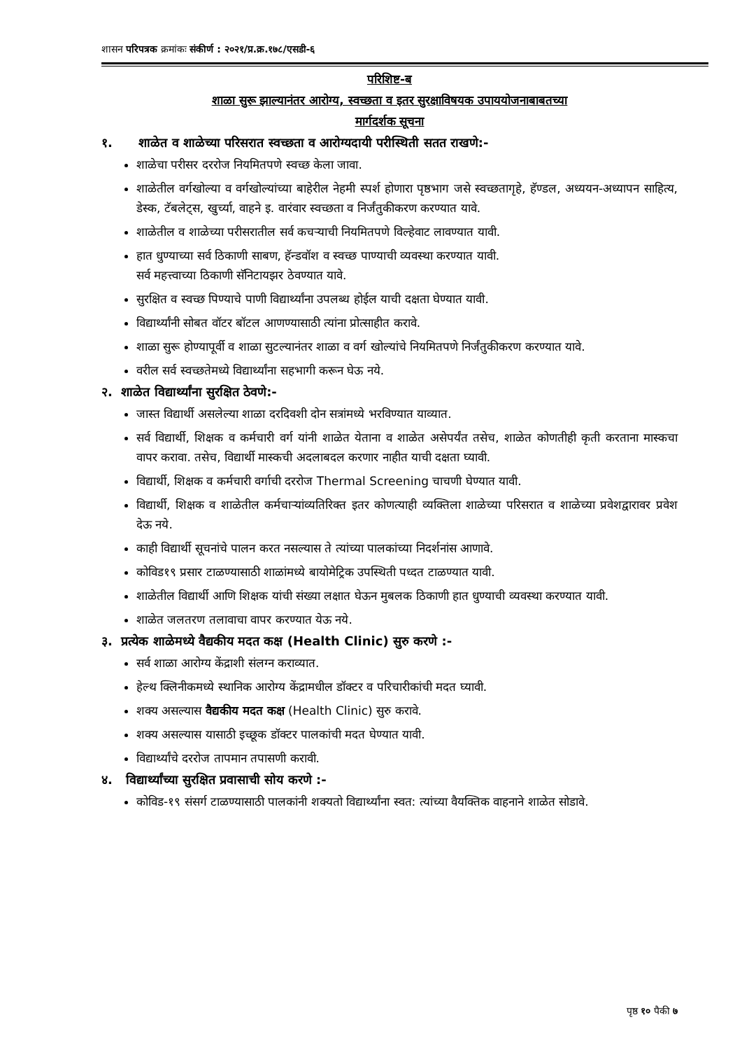शासन परिपत्रक क्रमांकः संकीर्ण : २०२१/प्र.क्र.१७८/एसडी-६
परिशिष्ट-ब
शाळा सुरू झाल्यानंतर आरोग्य, स्वच्छता व इतर सुरक्षाविषयक उपाययोजनाबाबतच्या
मार्गदर्शक सूचना
१. शाळेत व शाळेच्या परिसरात स्वच्छता व आरोग्यदायी परीस्थिती सतत राखणे:-
शाळेचा परीसर दररोज नियमितपणे स्वच्छ केला जावा.
शाळेतील वर्गखोल्या व वर्गखोल्यांच्या बाहेरील नेहमी स्पर्श होणारा पृष्ठभाग जसे स्वच्छतागृहे, हॅण्डल, अध्ययन-अध्यापन साहित्य, डेस्क, टॅबलेट्स, खुर्च्या, वाहने इ. वारंवार स्वच्छता व निर्जंतुकीकरण करण्यात यावे.
शाळेतील व शाळेच्या परीसरातील सर्व कचऱ्याची नियमितपणे विल्हेवाट लावण्यात यावी.
हात धुण्याच्या सर्व ठिकाणी साबण, हॅन्डवॉश व स्वच्छ पाण्याची व्यवस्था करण्यात यावी.
सर्व महत्त्वाच्या ठिकाणी सॅनिटायझर ठेवण्यात यावे.
सुरक्षित व स्वच्छ पिण्याचे पाणी विद्यार्थ्यांना उपलब्ध होईल याची दक्षता घेण्यात यावी.
विद्यार्थ्यांनी सोबत वॉटर बॉटल आणण्यासाठी त्यांना प्रोत्साहीत करावे.
शाळा सुरू होण्यापूर्वी व शाळा सुटल्यानंतर शाळा व वर्ग खोल्यांचे नियमितपणे निर्जंतुकीकरण करण्यात यावे.
वरील सर्व स्वच्छतेमध्ये विद्यार्थ्यांना सहभागी करून घेऊ नये.
२. शाळेत विद्यार्थ्यांना सुरक्षित ठेवणे:-
जास्त विद्यार्थी असलेल्या शाळा दरदिवशी दोन सत्रांमध्ये भरविण्यात याव्यात.
सर्व विद्यार्थी, शिक्षक व कर्मचारी वर्ग यांनी शाळेत येताना व शाळेत असेपर्यंत तसेच, शाळेत कोणतीही कृती करताना मास्कचा वापर करावा. तसेच, विद्यार्थी मास्कची अदलाबदल करणार नाहीत याची दक्षता घ्यावी.
विद्यार्थी, शिक्षक व कर्मचारी वर्गाची दररोज Thermal Screening चाचणी घेण्यात यावी.
विद्यार्थी, शिक्षक व शाळेतील कर्मचाऱ्यांव्यतिरिक्त इतर कोणत्याही व्यक्तिला शाळेच्या परिसरात व शाळेच्या प्रवेशद्वारावर प्रवेश देऊ नये.
काही विद्यार्थी सूचनांचे पालन करत नसल्यास ते त्यांच्या पालकांच्या निदर्शनांस आणावे.
कोविड१९ प्रसार टाळण्यासाठी शाळांमध्ये बायोमेट्रिक उपस्थिती पध्दत टाळण्यात यावी.
शाळेतील विद्यार्थी आणि शिक्षक यांची संख्या लक्षात घेऊन मुबलक ठिकाणी हात धुण्याची व्यवस्था करण्यात यावी.
शाळेत जलतरण तलावाचा वापर करण्यात येऊ नये.
३. प्रत्येक शाळेमध्ये वैद्यकीय मदत कक्ष (Health Clinic) सुरु करणे :-
सर्व शाळा आरोग्य केंद्राशी संलग्न कराव्यात.
हेल्थ क्लिनीकमध्ये स्थानिक आरोग्य केंद्रामधील डॉक्टर व परिचारीकांची मदत घ्यावी.
शक्य असल्यास वैद्यकीय मदत कक्ष (Health Clinic) सुरु करावे.
शक्य असल्यास यासाठी इच्छूक डॉक्टर पालकांची मदत घेण्यात यावी.
विद्यार्थ्यांचे दररोज तापमान तपासणी करावी.
४. विद्यार्थ्यांच्या सुरक्षित प्रवासाची सोय करणे :-
कोविड-१९ संसर्ग टाळण्यासाठी पालकांनी शक्यतो विद्यार्थ्यांना स्वत: त्यांच्या वैयक्तिक वाहनाने शाळेत सोडावे.
पृष्ठ १० पैकी ७